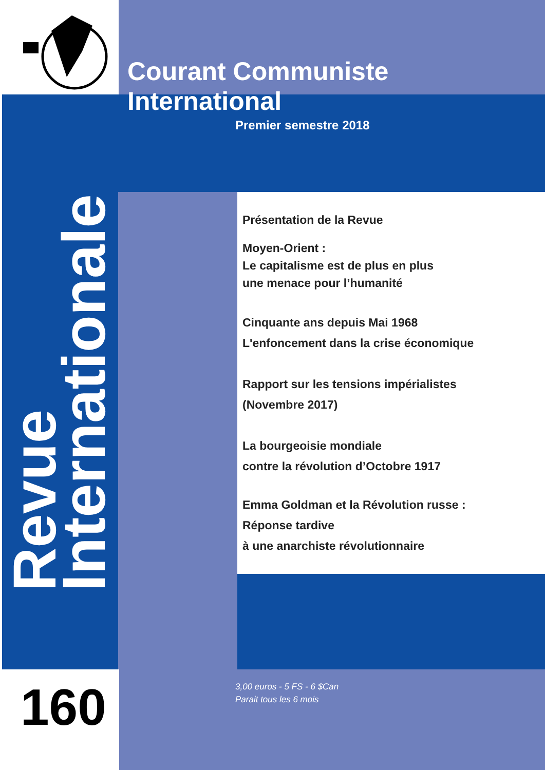Courant Communiste International
Premier semestre 2018
Revue
Internationale
Présentation de la Revue
Moyen-Orient :
Le capitalisme est de plus en plus
une menace pour l’humanité
Cinquante ans depuis Mai 1968
L'enfoncement dans la crise économique
Rapport sur les tensions impérialistes
(Novembre 2017)
La bourgeoisie mondiale
contre la révolution d’Octobre 1917
Emma Goldman et la Révolution russe :
Réponse tardive
à une anarchiste révolutionnaire
160
3,00 euros - 5 FS - 6 $Can
Parait tous les 6 mois